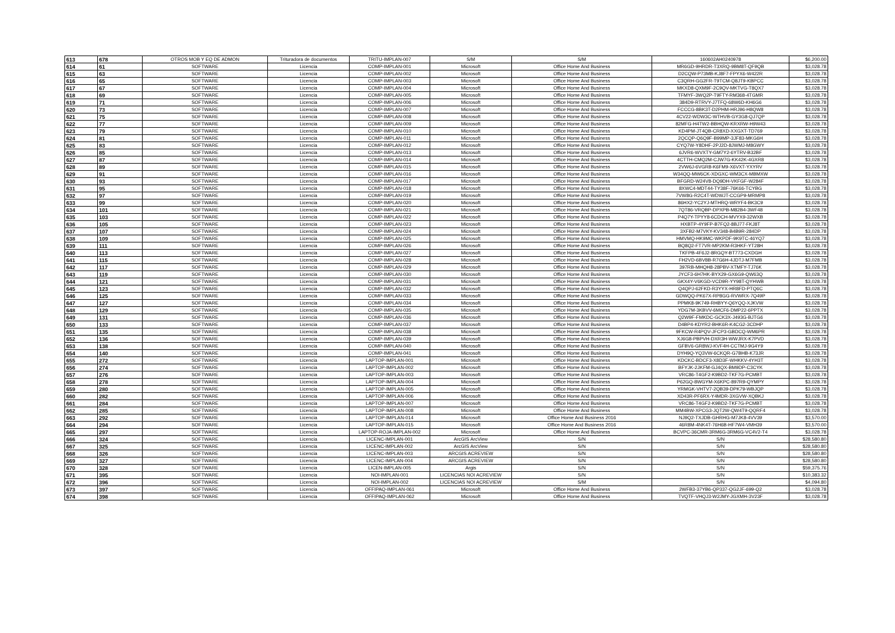| 613 | 678 | OTROS MOB Y EQ DE ADMON | Trituradora de documentos | TRITU-IMPLAN-007 | S/M | S/M | 160602AH0240978 | $6,200.00 |
| 614 | 61 | SOFTWARE | Licencia | COMP-IMPLAN-001 | Microsoft | Office Home And Business | MR6GD-9HRDR-T3XRQ-9BM8T-QF9QB | $3,028.78 |
| 615 | 63 | SOFTWARE | Licencia | COMP-IMPLAN-002 | Microsoft | Office Home And Business | D2CQW-P73MB-KJ8F7-FPYX6-W422R | $3,028.78 |
| 616 | 65 | SOFTWARE | Licencia | COMP-IMPLAN-003 | Microsoft | Office Home And Business | C3QRH-GG2FR-T9TCM-Q8JT9-KBPCC | $3,028.78 |
| 617 | 67 | SOFTWARE | Licencia | COMP-IMPLAN-004 | Microsoft | Office Home And Business | MKXD8-QXM9F-2C9QV-MKTVG-T8QX7 | $3,028.78 |
| 618 | 69 | SOFTWARE | Licencia | COMP-IMPLAN-005 | Microsoft | Office Home And Business | TFMYF-3WQ2P-T9FTY-RM368-4TGMR | $3,028.78 |
| 619 | 71 | SOFTWARE | Licencia | COMP-IMPLAN-006 | Microsoft | Office Home And Business | 384D9-RTRVY-J7TFQ-68W6D-KH6G6 | $3,028.78 |
| 620 | 73 | SOFTWARE | Licencia | COMP-IMPLAN-007 | Microsoft | Office Home And Business | FCCCG-8BK3T-D2PHM-HRJ96-H8QW8 | $3,028.78 |
| 621 | 75 | SOFTWARE | Licencia | COMP-IMPLAN-008 | Microsoft | Office Home And Business | 4CV22-WDW3C-WTHVB-GY3G8-QJ7QP | $3,028.78 |
| 622 | 77 | SOFTWARE | Licencia | COMP-IMPLAN-009 | Microsoft | Office Home And Business | 82MFG-H4TW2-BBHQW-KRXRW-H9W43 | $3,028.78 |
| 623 | 79 | SOFTWARE | Licencia | COMP-IMPLAN-010 | Microsoft | Office Home And Business | KD4PM-JT4QB-CR8XD-XXGXT-TD769 | $3,028.78 |
| 624 | 81 | SOFTWARE | Licencia | COMP-IMPLAN-011 | Microsoft | Office Home And Business | 2QCQP-Q6Q9F-B99MP-3JF83-MKG6H | $3,028.78 |
| 625 | 83 | SOFTWARE | Licencia | COMP-IMPLAN-012 | Microsoft | Office Home And Business | CYQ7W-Y8DHF-2PJ2D-8JWMJ-M8GWY | $3,028.78 |
| 626 | 85 | SOFTWARE | Licencia | COMP-IMPLAN-013 | Microsoft | Office Home And Business | 6JVR6-WVXTY-GM7Y2-6YTRV-B32BF | $3,028.78 |
| 627 | 87 | SOFTWARE | Licencia | COMP-IMPLAN-014 | Microsoft | Office Home And Business | 4CTTH-CMQ2M-CJW7G-KK42K-4GXR8 | $3,028.78 |
| 628 | 89 | SOFTWARE | Licencia | COMP-IMPLAN-015 | Microsoft | Office Home And Business | 2VW6J-6VGR8-K6FM9-X6VXT-YXYRV | $3,028.78 |
| 629 | 91 | SOFTWARE | Licencia | COMP-IMPLAN-016 | Microsoft | Office Home And Business | W34QQ-MW6CK-XDGXC-WM3CX-MBMXW | $3,028.78 |
| 630 | 93 | SOFTWARE | Licencia | COMP-IMPLAN-017 | Microsoft | Office Home And Business | BFGRD-W24V8-DQ9DH-VKFGF-W284F | $3,028.78 |
| 631 | 95 | SOFTWARE | Licencia | COMP-IMPLAN-018 | Microsoft | Office Home And Business | 8XWC4-MDT44-TY38F-76K66-TCYBG | $3,028.78 |
| 632 | 97 | SOFTWARE | Licencia | COMP-IMPLAN-019 | Microsoft | Office Home And Business | 7VW8G-R2C4T-WDWJT-CCGP9-MRMP8 | $3,028.78 |
| 633 | 99 | SOFTWARE | Licencia | COMP-IMPLAN-020 | Microsoft | Office Home And Business | 86HX2-YC2YJ-MTHRQ-WRYF4-BK3C9 | $3,028.78 |
| 634 | 101 | SOFTWARE | Licencia | COMP-IMPLAN-021 | Microsoft | Office Home And Business | 7QT86-VRQBP-DPXPB-M82B4-3WF48 | $3,028.78 |
| 635 | 103 | SOFTWARE | Licencia | COMP-IMPLAN-022 | Microsoft | Office Home And Business | P4Q7Y-TPYY8-6CDCH-MVYX9-32WXB | $3,028.78 |
| 636 | 105 | SOFTWARE | Licencia | COMP-IMPLAN-023 | Microsoft | Office Home And Business | HXBTP-4Y9FP-B7FQ2-8BJ77-FKJ8T | $3,028.78 |
| 637 | 107 | SOFTWARE | Licencia | COMP-IMPLAN-024 | Microsoft | Office Home And Business | 3XFB2-M7VKY-KV348-B4B9R-284DP | $3,028.78 |
| 638 | 109 | SOFTWARE | Licencia | COMP-IMPLAN-025 | Microsoft | Office Home And Business | HMVMQ-HK9MC-WKPDF-9K9TC-46YQ7 | $3,028.78 |
| 639 | 111 | SOFTWARE | Licencia | COMP-IMPLAN-026 | Microsoft | Office Home And Business | BQ8Q2-FT7VR-MP2KM-R3HKF-YT28H | $3,028.78 |
| 640 | 113 | SOFTWARE | Licencia | COMP-IMPLAN-027 | Microsoft | Office Home And Business | TKFPB-4F6J2-8RGQY-BT773-CXDGH | $3,028.78 |
| 641 | 115 | SOFTWARE | Licencia | COMP-IMPLAN-028 | Microsoft | Office Home And Business | FH2VD-6BV8B-R7G6H-4JDTJ-M7FMB | $3,028.78 |
| 642 | 117 | SOFTWARE | Licencia | COMP-IMPLAN-029 | Microsoft | Office Home And Business | 397RB-MHQH8-28PBV-XTMFY-TJ76K | $3,028.78 |
| 643 | 119 | SOFTWARE | Licencia | COMP-IMPLAN-030 | Microsoft | Office Home And Business | JYCF3-6H7HK-BYX29-GX6G9-QW63Q | $3,028.78 |
| 644 | 121 | SOFTWARE | Licencia | COMP-IMPLAN-031 | Microsoft | Office Home And Business | GKX4Y-V6KGD-VCD9R-YY98T-QYHWB | $3,028.78 |
| 645 | 123 | SOFTWARE | Licencia | COMP-IMPLAN-032 | Microsoft | Office Home And Business | Q4QPJ-62FKD-R3YYX-HR8FD-PTQ6C | $3,028.78 |
| 646 | 125 | SOFTWARE | Licencia | COMP-IMPLAN-033 | Microsoft | Office Home And Business | GDWQQ-PK67X-RP8GG-RVWRX-7Q49P | $3,028.78 |
| 647 | 127 | SOFTWARE | Licencia | COMP-IMPLAN-034 | Microsoft | Office Home And Business | PPMK8-9K749-RHBYY-Q6YQQ-XJKVW | $3,028.78 |
| 648 | 129 | SOFTWARE | Licencia | COMP-IMPLAN-035 | Microsoft | Office Home And Business | YDG7M-3KBVV-6MCF6-DMP22-6PPTX | $3,028.78 |
| 649 | 131 | SOFTWARE | Licencia | COMP-IMPLAN-036 | Microsoft | Office Home And Business | Q2W9F-FMKDC-GCK3X-J493G-BJTG6 | $3,028.78 |
| 650 | 133 | SOFTWARE | Licencia | COMP-IMPLAN-037 | Microsoft | Office Home And Business | D4BP4-KDYR2-BHK6R-K4CG2-3CDHP | $3,028.78 |
| 651 | 135 | SOFTWARE | Licencia | COMP-IMPLAN-038 | Microsoft | Office Home And Business | 9FKCW-R4PQV-JFCP3-GBDCQ-WM6PR | $3,028.78 |
| 652 | 136 | SOFTWARE | Licencia | COMP-IMPLAN-039 | Microsoft | Office Home And Business | XJ6G8-PBPVH-DXR3H-WWJRX-K7PVD | $3,028.78 |
| 653 | 138 | SOFTWARE | Licencia | COMP-IMPLAN-040 | Microsoft | Office Home And Business | GFBV6-GR8WJ-KVF4H-CCTMJ-9G4Y9 | $3,028.78 |
| 654 | 140 | SOFTWARE | Licencia | COMP-IMPLAN-041 | Microsoft | Office Home And Business | DYH9Q-YQ3VW-6CKQR-G7BHB-K73JR | $3,028.78 |
| 655 | 272 | SOFTWARE | Licencia | LAPTOP-IMPLAN-001 | Microsoft | Office Home And Business | KDCKC-BDCF3-X8D3F-WHKKV-4YH3T | $3,028.78 |
| 656 | 274 | SOFTWARE | Licencia | LAPTOP-IMPLAN-002 | Microsoft | Office Home And Business | BFYJK-2JKFM-GJ4QX-BM9DP-C3CYK | $3,028.78 |
| 657 | 276 | SOFTWARE | Licencia | LAPTOP-IMPLAN-003 | Microsoft | Office Home And Business | VRC86-T4GF2-K9BD2-TKF7G-PCMBT | $3,028.78 |
| 658 | 278 | SOFTWARE | Licencia | LAPTOP-IMPLAN-004 | Microsoft | Office Home And Business | P62GQ-8WGYM-X6KPC-897R9-QYMPY | $3,028.78 |
| 659 | 280 | SOFTWARE | Licencia | LAPTOP-IMPLAN-005 | Microsoft | Office Home And Business | YRMGK-VHTV7-2QB39-DPK79-WBJQP | $3,028.78 |
| 660 | 282 | SOFTWARE | Licencia | LAPTOP-IMPLAN-006 | Microsoft | Office Home And Business | XD43R-PF6RX-Y4MDR-3XGVW-XQBKJ | $3,028.78 |
| 661 | 284 | SOFTWARE | Licencia | LAPTOP-IMPLAN-007 | Microsoft | Office Home And Business | VRC86-T4GF2-K9BD2-TKF7G-PCMBT | $3,028.78 |
| 662 | 285 | SOFTWARE | Licencia | LAPTOP-IMPLAN-008 | Microsoft | Office Home And Business | MM4BW-XPCG3-JQT2W-QW4T9-QQRF4 | $3,028.78 |
| 663 | 292 | SOFTWARE | Licencia | LAPTOP-IMPLAN-014 | Microsoft | Office Home And Business 2016 | NJ9Q2-TXJDB-GHRHG-M7JK8-4VV39 | $3,570.00 |
| 664 | 294 | SOFTWARE | Licencia | LAPTOP-IMPLAN-015 | Microsoft | Office Home And Business 2016 | 46R8M-4NK4T-76H6B-HF7W4-VMH39 | $3,570.00 |
| 665 | 297 | SOFTWARE | Licencia | LAPTOP-ROJA-IMPLAN-002 | Microsoft | Office Home And Business | BCVPC-36CMR-3RM6G-3RM6G-VC4V2-T4 | $3,028.78 |
| 666 | 324 | SOFTWARE | Licencia | LICENC-IMPLAN-001 | ArcGIS ArcView | S/N | S/N | $28,580.80 |
| 667 | 325 | SOFTWARE | Licencia | LICENC-IMPLAN-002 | ArcGIS ArcView | S/N | S/N | $28,580.80 |
| 668 | 326 | SOFTWARE | Licencia | LICENC-IMPLAN-003 | ARCGIS ACREVIEW | S/N | S/N | $28,580.80 |
| 669 | 327 | SOFTWARE | Licencia | LICENC-IMPLAN-004 | ARCGIS ACREVIEW | S/N | S/N | $28,580.80 |
| 670 | 328 | SOFTWARE | Licencia | LICEN-IMPLAN-005 | Argis | S/N | S/N | $59,375.76 |
| 671 | 395 | SOFTWARE | Licencia | NOI-IMPLAN-001 | LICENCIAS NOI ACREVIEW | S/N | S/N | $10,383.32 |
| 672 | 396 | SOFTWARE | Licencia | NOI-IMPLAN-002 | LICENCIAS NOI ACREVIEW | S/M | S/N | $4,094.80 |
| 673 | 397 | SOFTWARE | Licencia | OFFIPAQ-IMPLAN-061 | Microsoft | Office Home And Business | 2WFB3-37YB6-QP337-QG2JF-699-Q2 | $3,028.78 |
| 674 | 398 | SOFTWARE | Licencia | OFFIPAQ-IMPLAN-062 | Microsoft | Office Home And Business | TVQTF-VHQJ3-W2JMY-JGXMH-3V23F | $3,028.78 |